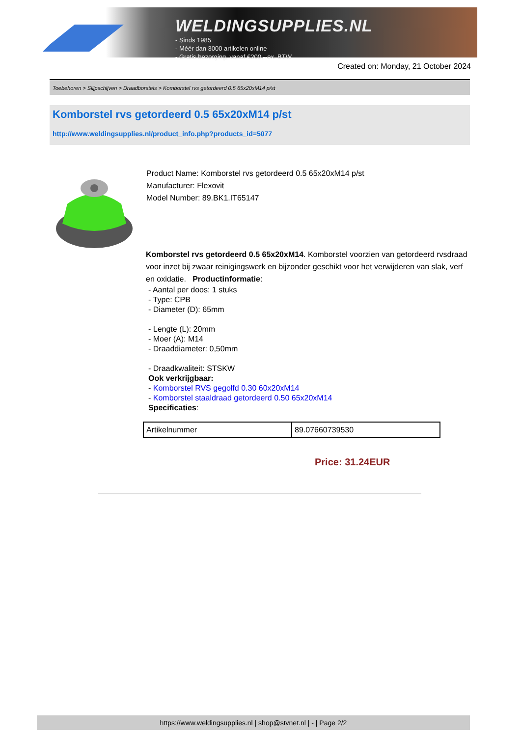WELDINGSUPPLIES.NL
- Sinds 1985
- Méér dan 3000 artikelen online
- Gratis bezorging, vanaf €200,--ex. BTW
Created on: Monday, 21 October 2024
Toebehoren > Slijpschijven > Draadborstels > Komborstel rvs getordeerd 0.5 65x20xM14 p/st
Komborstel rvs getordeerd 0.5 65x20xM14 p/st
http://www.weldingsupplies.nl/product_info.php?products_id=5077
Product Name: Komborstel rvs getordeerd 0.5 65x20xM14 p/st
Manufacturer: Flexovit
Model Number: 89.BK1.IT65147
Komborstel rvs getordeerd 0.5 65x20xM14. Komborstel voorzien van getordeerd rvsdraad voor inzet bij zwaar reinigingswerk en bijzonder geschikt voor het verwijderen van slak, verf en oxidatie. Productinformatie:
- Aantal per doos: 1 stuks
- Type: CPB
- Diameter (D): 65mm
- Lengte (L): 20mm
- Moer (A): M14
- Draaddiameter: 0,50mm
- Draadkwaliteit: STSKW
Ook verkrijgbaar:
- Komborstel RVS gegolfd 0.30 60x20xM14
- Komborstel staaldraad getordeerd 0.50 65x20xM14
Specificaties:
| Artikelnummer | 89.07660739530 |
Price: 31.24EUR
https://www.weldingsupplies.nl | shop@stvnet.nl | - | Page 2/2